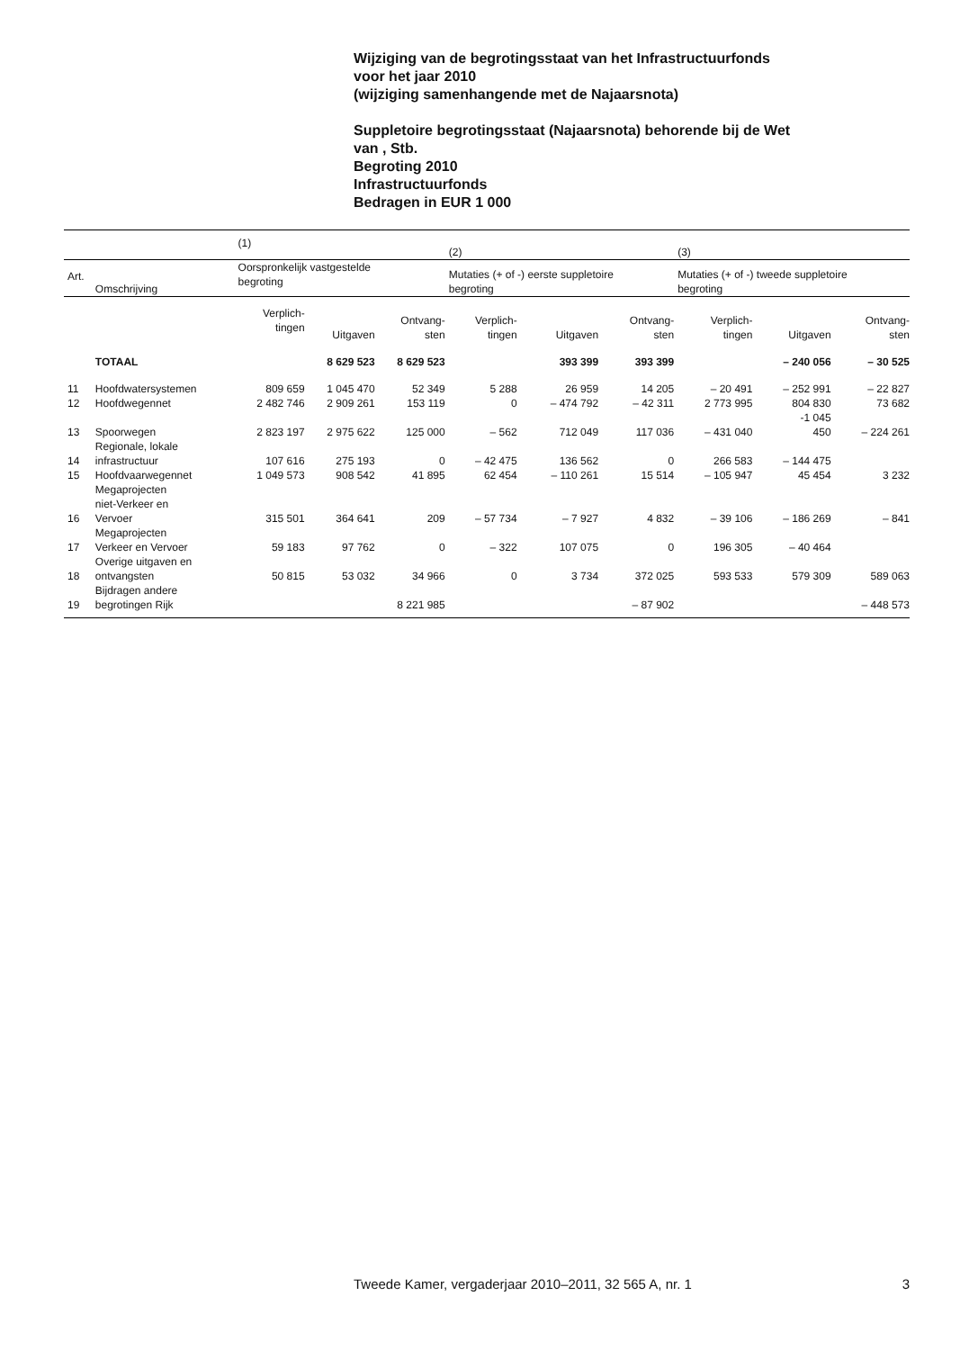Wijziging van de begrotingsstaat van het Infrastructuurfonds
voor het jaar 2010
(wijziging samenhangende met de Najaarsnota)
Suppletoire begrotingsstaat (Najaarsnota) behorende bij de Wet
van , Stb.
Begroting 2010
Infrastructuurfonds
Bedragen in EUR 1 000
| | | (1) | | | (2) | | | (3) | | |
| --- | --- | --- | --- | --- | --- | --- | --- | --- | --- | --- |
| Art. | Omschrijving | Oorspronkelijk vastgestelde begroting | | | Mutaties (+ of -) eerste suppletoire begroting | | | Mutaties (+ of -) tweede suppletoire begroting | | |
| | | Verplich- tingen | Uitgaven | Ontvang- sten | Verplich- tingen | Uitgaven | Ontvang- sten | Verplich- tingen | Uitgaven | Ontvang- sten |
| | TOTAAL | | 8 629 523 | 8 629 523 | | 393 399 | 393 399 | | – 240 056 | – 30 525 |
| 11 | Hoofdwatersystemen | 809 659 | 1 045 470 | 52 349 | 5 288 | 26 959 | 14 205 | – 20 491 | – 252 991 | – 22 827 |
| 12 | Hoofdwegennet | 2 482 746 | 2 909 261 | 153 119 | 0 | – 474 792 | – 42 311 | 2 773 995 | 804 830 -1 045 | 73 682 |
| 13 | Spoorwegen | 2 823 197 | 2 975 622 | 125 000 | – 562 | 712 049 | 117 036 | – 431 040 | 450 | – 224 261 |
| 14 | Regionale, lokale infrastructuur | 107 616 | 275 193 | 0 | – 42 475 | 136 562 | 0 | 266 583 | – 144 475 | |
| 15 | Hoofdvaarwegennet | 1 049 573 | 908 542 | 41 895 | 62 454 | – 110 261 | 15 514 | – 105 947 | 45 454 | 3 232 |
| 16 | Megaprojecten niet-Verkeer en Vervoer | 315 501 | 364 641 | 209 | – 57 734 | – 7 927 | 4 832 | – 39 106 | – 186 269 | – 841 |
| 17 | Megaprojecten Verkeer en Vervoer | 59 183 | 97 762 | 0 | – 322 | 107 075 | 0 | 196 305 | – 40 464 | |
| 18 | Overige uitgaven en ontvangsten | 50 815 | 53 032 | 34 966 | 0 | 3 734 | 372 025 | 593 533 | 579 309 | 589 063 |
| 19 | Bijdragen andere begrotingen Rijk | | | 8 221 985 | | | – 87 902 | | | – 448 573 |
Tweede Kamer, vergaderjaar 2010–2011, 32 565 A, nr. 1 3